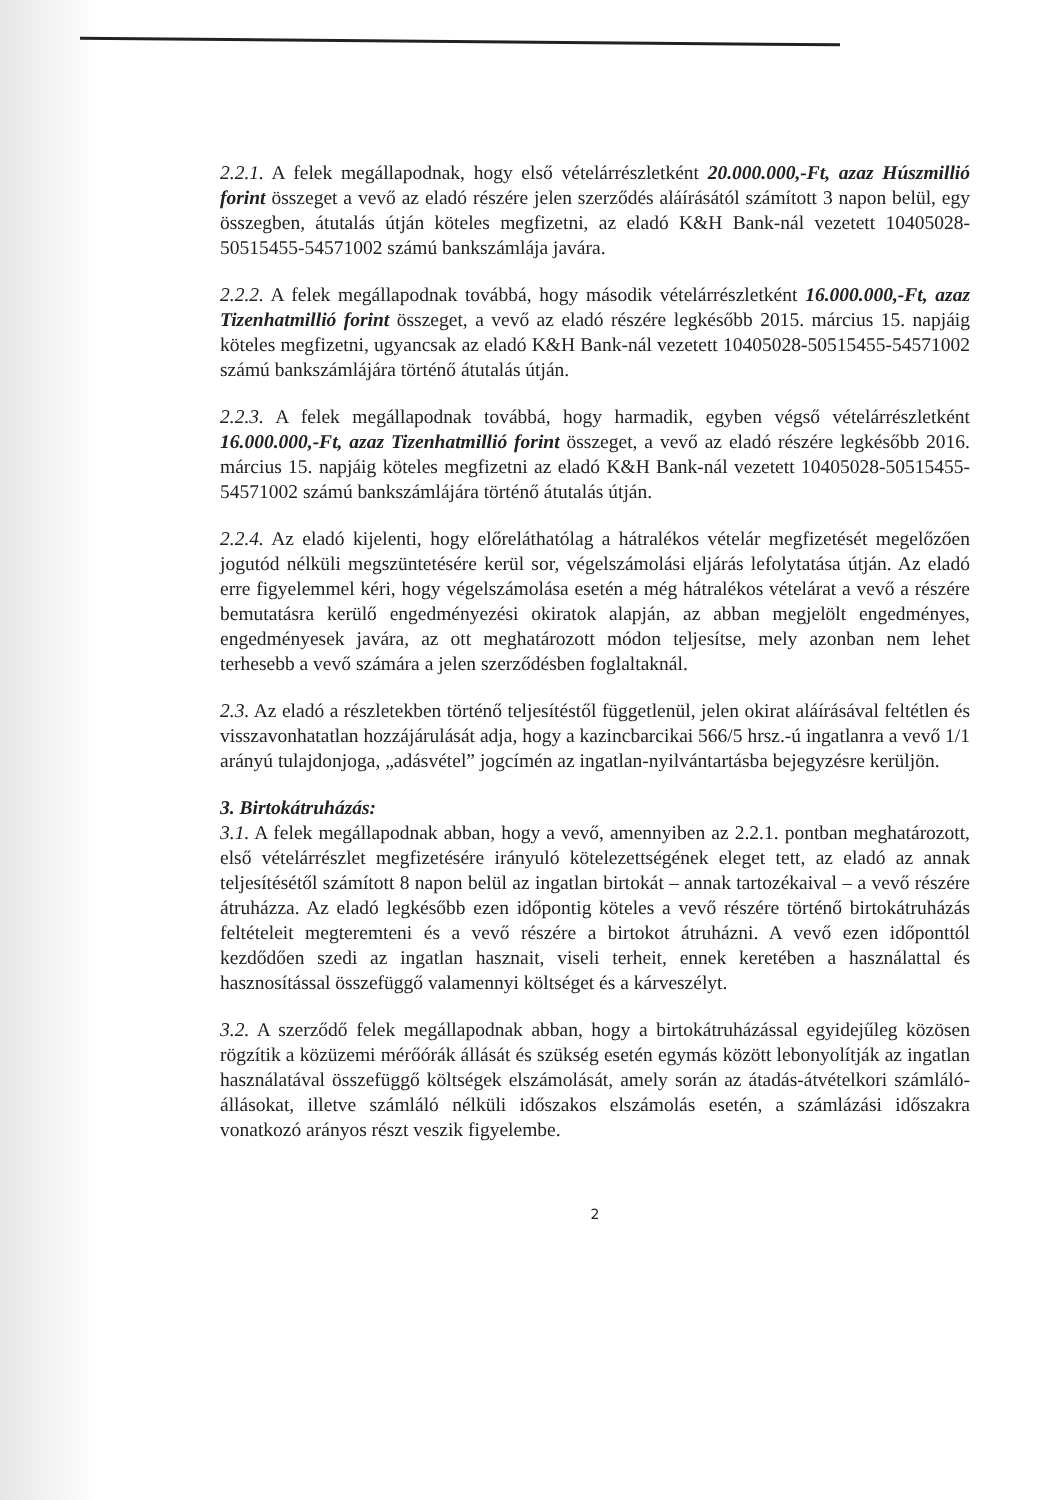2.2.1. A felek megállapodnak, hogy első vételárrészletként 20.000.000,-Ft, azaz Húszmillió forint összeget a vevő az eladó részére jelen szerződés aláírásától számított 3 napon belül, egy összegben, átutalás útján köteles megfizetni, az eladó K&H Bank-nál vezetett 10405028-50515455-54571002 számú bankszámlája javára.
2.2.2. A felek megállapodnak továbbá, hogy második vételárrészletként 16.000.000,-Ft, azaz Tizenhatmillió forint összeget, a vevő az eladó részére legkésőbb 2015. március 15. napjáig köteles megfizetni, ugyancsak az eladó K&H Bank-nál vezetett 10405028-50515455-54571002 számú bankszámlájára történő átutalás útján.
2.2.3. A felek megállapodnak továbbá, hogy harmadik, egyben végső vételárrészletként 16.000.000,-Ft, azaz Tizenhatmillió forint összeget, a vevő az eladó részére legkésőbb 2016. március 15. napjáig köteles megfizetni az eladó K&H Bank-nál vezetett 10405028-50515455-54571002 számú bankszámlájára történő átutalás útján.
2.2.4. Az eladó kijelenti, hogy előreláthatólag a hátralékos vételár megfizetését megelőzően jogutód nélküli megszüntetésére kerül sor, végelszámolási eljárás lefolytatása útján. Az eladó erre figyelemmel kéri, hogy végelszámolása esetén a még hátralékos vételárat a vevő a részére bemutatásra kerülő engedményezési okiratok alapján, az abban megjelölt engedményes, engedményesek javára, az ott meghatározott módon teljesítse, mely azonban nem lehet terhesebb a vevő számára a jelen szerződésben foglaltaknál.
2.3. Az eladó a részletekben történő teljesítéstől függetlenül, jelen okirat aláírásával feltétlen és visszavonhatatlan hozzájárulását adja, hogy a kazincbarcikai 566/5 hrsz.-ú ingatlanra a vevő 1/1 arányú tulajdonjoga, „adásvétel” jogcímén az ingatlan-nyilvántartásba bejegyzésre kerüljön.
3. Birtokátruházás:
3.1. A felek megállapodnak abban, hogy a vevő, amennyiben az 2.2.1. pontban meghatározott, első vételárrészlet megfizetésére irányuló kötelezettségének eleget tett, az eladó az annak teljesítésétől számított 8 napon belül az ingatlan birtokát – annak tartozékaival – a vevő részére átruházza. Az eladó legkésőbb ezen időpontig köteles a vevő részére történő birtokátruházás feltételeit megteremteni és a vevő részére a birtokot átruházni. A vevő ezen időponttól kezdődően szedi az ingatlan hasznait, viseli terheit, ennek keretében a használattal és hasznosítással összefüggő valamennyi költséget és a kárveszélyt.
3.2. A szerződő felek megállapodnak abban, hogy a birtokátruházással egyidejűleg közösen rögzítik a közüzemi mérőórák állását és szükség esetén egymás között lebonyolítják az ingatlan használatával összefüggő költségek elszámolását, amely során az átadás-átvételkori számláló-állásokat, illetve számláló nélküli időszakos elszámolás esetén, a számlázási időszakra vonatkozó arányos részt veszik figyelembe.
2